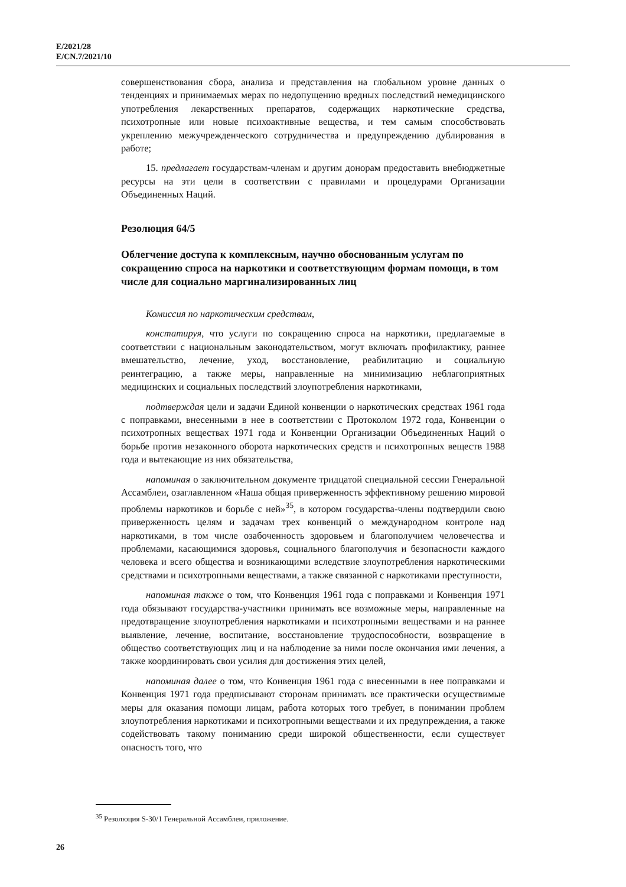E/2021/28
E/CN.7/2021/10
совершенствования сбора, анализа и представления на глобальном уровне данных о тенденциях и принимаемых мерах по недопущению вредных последствий немедицинского употребления лекарственных препаратов, содержащих наркотические средства, психотропные или новые психоактивные вещества, и тем самым способствовать укреплению межучрежденческого сотрудничества и предупреждению дублирования в работе;
15. предлагает государствам-членам и другим донорам предоставить внебюджетные ресурсы на эти цели в соответствии с правилами и процедурами Организации Объединенных Наций.
Резолюция 64/5
Облегчение доступа к комплексным, научно обоснованным услугам по сокращению спроса на наркотики и соответствующим формам помощи, в том числе для социально маргинализированных лиц
Комиссия по наркотическим средствам,
констатируя, что услуги по сокращению спроса на наркотики, предлагаемые в соответствии с национальным законодательством, могут включать профилактику, раннее вмешательство, лечение, уход, восстановление, реабилитацию и социальную реинтеграцию, а также меры, направленные на минимизацию неблагоприятных медицинских и социальных последствий злоупотребления наркотиками,
подтверждая цели и задачи Единой конвенции о наркотических средствах 1961 года с поправками, внесенными в нее в соответствии с Протоколом 1972 года, Конвенции о психотропных веществах 1971 года и Конвенции Организации Объединенных Наций о борьбе против незаконного оборота наркотических средств и психотропных веществ 1988 года и вытекающие из них обязательства,
напоминая о заключительном документе тридцатой специальной сессии Генеральной Ассамблеи, озаглавленном «Наша общая приверженность эффективному решению мировой проблемы наркотиков и борьбе с ней»<sup>35</sup>, в котором государства-члены подтвердили свою приверженность целям и задачам трех конвенций о международном контроле над наркотиками, в том числе озабоченность здоровьем и благополучием человечества и проблемами, касающимися здоровья, социального благополучия и безопасности каждого человека и всего общества и возникающими вследствие злоупотребления наркотическими средствами и психотропными веществами, а также связанной с наркотиками преступности,
напоминая также о том, что Конвенция 1961 года с поправками и Конвенция 1971 года обязывают государства-участники принимать все возможные меры, направленные на предотвращение злоупотребления наркотиками и психотропными веществами и на раннее выявление, лечение, воспитание, восстановление трудоспособности, возвращение в общество соответствующих лиц и на наблюдение за ними после окончания ими лечения, а также координировать свои усилия для достижения этих целей,
напоминая далее о том, что Конвенция 1961 года с внесенными в нее поправками и Конвенция 1971 года предписывают сторонам принимать все практически осуществимые меры для оказания помощи лицам, работа которых того требует, в понимании проблем злоупотребления наркотиками и психотропными веществами и их предупреждения, а также содействовать такому пониманию среди широкой общественности, если существует опасность того, что
<sup>35</sup> Резолюция S-30/1 Генеральной Ассамблеи, приложение.
26